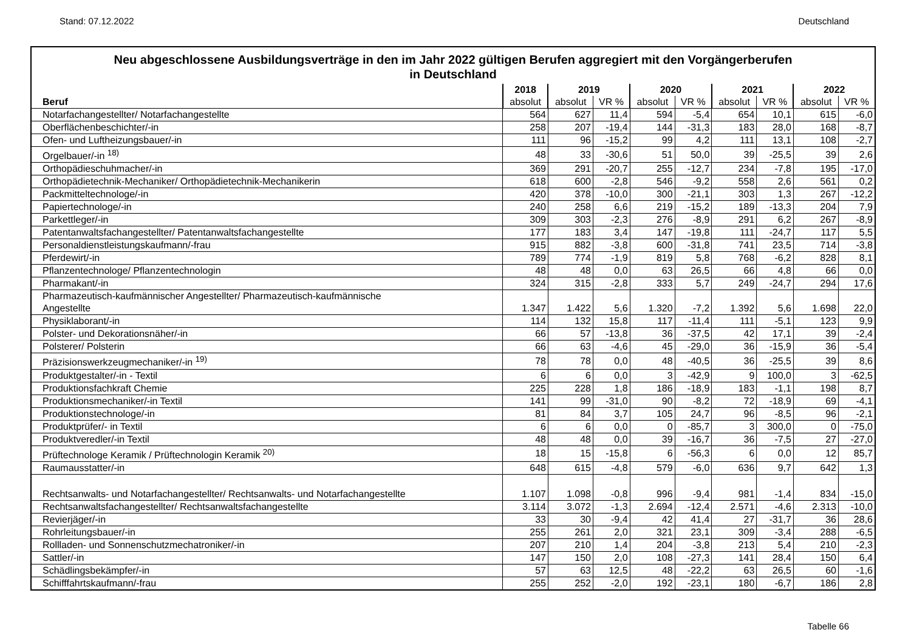Stand: 07.12.2022 Deutschland
Neu abgeschlossene Ausbildungsverträge in den im Jahr 2022 gültigen Berufen aggregiert mit den Vorgängerberufen
in Deutschland
| | 2018 | 2019 | | 2020 | | 2021 | | 2022 | |
| --- | --- | --- | --- | --- | --- | --- | --- | --- | --- |
| Beruf | absolut | absolut | VR % | absolut | VR % | absolut | VR % | absolut | VR % |
| Notarfachangestellter/ Notarfachangestellte | 564 | 627 | 11,4 | 594 | -5,4 | 654 | 10,1 | 615 | -6,0 |
| Oberflächenbeschichter/-in | 258 | 207 | -19,4 | 144 | -31,3 | 183 | 28,0 | 168 | -8,7 |
| Ofen- und Luftheizungsbauer/-in | 111 | 96 | -15,2 | 99 | 4,2 | 111 | 13,1 | 108 | -2,7 |
| Orgelbauer/-in <sup>18)</sup> | 48 | 33 | -30,6 | 51 | 50,0 | 39 | -25,5 | 39 | 2,6 |
| Orthopädieschuhmacher/-in | 369 | 291 | -20,7 | 255 | -12,7 | 234 | -7,8 | 195 | -17,0 |
| Orthopädietechnik-Mechaniker/ Orthopädietechnik-Mechanikerin | 618 | 600 | -2,8 | 546 | -9,2 | 558 | 2,6 | 561 | 0,2 |
| Packmitteltechnologe/-in | 420 | 378 | -10,0 | 300 | -21,1 | 303 | 1,3 | 267 | -12,2 |
| Papiertechnologe/-in | 240 | 258 | 6,6 | 219 | -15,2 | 189 | -13,3 | 204 | 7,9 |
| Parkettleger/-in | 309 | 303 | -2,3 | 276 | -8,9 | 291 | 6,2 | 267 | -8,9 |
| Patentanwaltsfachangestellter/ Patentanwaltsfachangestellte | 177 | 183 | 3,4 | 147 | -19,8 | 111 | -24,7 | 117 | 5,5 |
| Personaldienstleistungskaufmann/-frau | 915 | 882 | -3,8 | 600 | -31,8 | 741 | 23,5 | 714 | -3,8 |
| Pferdewirt/-in | 789 | 774 | -1,9 | 819 | 5,8 | 768 | -6,2 | 828 | 8,1 |
| Pflanzentechnologe/ Pflanzentechnologin | 48 | 48 | 0,0 | 63 | 26,5 | 66 | 4,8 | 66 | 0,0 |
| Pharmakant/-in | 324 | 315 | -2,8 | 333 | 5,7 | 249 | -24,7 | 294 | 17,6 |
| Pharmazeutisch-kaufmännischer Angestellter/ Pharmazeutisch-kaufmännische Angestellte | 1.347 | 1.422 | 5,6 | 1.320 | -7,2 | 1.392 | 5,6 | 1.698 | 22,0 |
| Physiklaborant/-in | 114 | 132 | 15,8 | 117 | -11,4 | 111 | -5,1 | 123 | 9,9 |
| Polster- und Dekorationsnäher/-in | 66 | 57 | -13,8 | 36 | -37,5 | 42 | 17,1 | 39 | -2,4 |
| Polsterer/ Polsterin | 66 | 63 | -4,6 | 45 | -29,0 | 36 | -15,9 | 36 | -5,4 |
| Präzisionswerkzeugmechaniker/-in <sup>19)</sup> | 78 | 78 | 0,0 | 48 | -40,5 | 36 | -25,5 | 39 | 8,6 |
| Produktgestalter/-in - Textil | 6 | 6 | 0,0 | 3 | -42,9 | 9 | 100,0 | 3 | -62,5 |
| Produktionsfachkraft Chemie | 225 | 228 | 1,8 | 186 | -18,9 | 183 | -1,1 | 198 | 8,7 |
| Produktionsmechaniker/-in Textil | 141 | 99 | -31,0 | 90 | -8,2 | 72 | -18,9 | 69 | -4,1 |
| Produktionstechnologe/-in | 81 | 84 | 3,7 | 105 | 24,7 | 96 | -8,5 | 96 | -2,1 |
| Produktprüfer/- in Textil | 6 | 6 | 0,0 | 0 | -85,7 | 3 | 300,0 | 0 | -75,0 |
| Produktveredler/-in Textil | 48 | 48 | 0,0 | 39 | -16,7 | 36 | -7,5 | 27 | -27,0 |
| Prüftechnologe Keramik / Prüftechnologin Keramik <sup>20)</sup> | 18 | 15 | -15,8 | 6 | -56,3 | 6 | 0,0 | 12 | 85,7 |
| Raumausstatter/-in | 648 | 615 | -4,8 | 579 | -6,0 | 636 | 9,7 | 642 | 1,3 |
| Rechtsanwalts- und Notarfachangestellter/ Rechtsanwalts- und Notarfachangestellte | 1.107 | 1.098 | -0,8 | 996 | -9,4 | 981 | -1,4 | 834 | -15,0 |
| Rechtsanwaltsfachangestellter/ Rechtsanwaltsfachangestellte | 3.114 | 3.072 | -1,3 | 2.694 | -12,4 | 2.571 | -4,6 | 2.313 | -10,0 |
| Revierjäger/-in | 33 | 30 | -9,4 | 42 | 41,4 | 27 | -31,7 | 36 | 28,6 |
| Rohrleitungsbauer/-in | 255 | 261 | 2,0 | 321 | 23,1 | 309 | -3,4 | 288 | -6,5 |
| Rollladen- und Sonnenschutzmechatroniker/-in | 207 | 210 | 1,4 | 204 | -3,8 | 213 | 5,4 | 210 | -2,3 |
| Sattler/-in | 147 | 150 | 2,0 | 108 | -27,3 | 141 | 28,4 | 150 | 6,4 |
| Schädlingsbekämpfer/-in | 57 | 63 | 12,5 | 48 | -22,2 | 63 | 26,5 | 60 | -1,6 |
| Schifffahrtskaufmann/-frau | 255 | 252 | -2,0 | 192 | -23,1 | 180 | -6,7 | 186 | 2,8 |
Tabelle 66